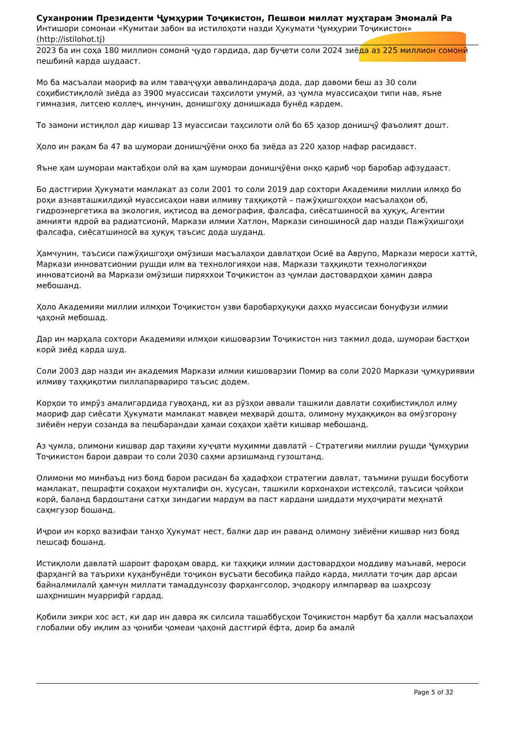Суханронии Президенти Ҷумҳурии Тоҷикистон, Пешвои миллат муҳтарам Эмомалӣ Ра
Интишори сомонаи «Кумитаи забон ва истилоҳоти назди Ҳукумати Ҷумҳурии Тоҷикистон»
(http://istilohot.tj)
2023 ба ин соҳа 180 миллион сомонӣ ҷудо гардида, дар буҷети соли 2024 зиёда аз 225 миллион сомонӣ пешбинӣ карда шудааст.
Мо ба масъалаи маориф ва илм таваҷҷуҳи аввалиндараҷа дода, дар давоми беш аз 30 соли соҳибистиқлолӣ зиёда аз 3900 муассисаи таҳсилоти умумӣ, аз ҷумла муассисаҳои типи нав, яъне гимназия, литсею коллеҷ, инчунин, донишгоҳу донишкада бунёд кардем.
То замони истиқлол дар кишвар 13 муассисаи таҳсилоти олӣ бо 65 ҳазор донишҷӯ фаъолият дошт.
Ҳоло ин рақам ба 47 ва шумораи донишҷӯёни онҳо ба зиёда аз 220 ҳазор нафар расидааст.
Яъне ҳам шумораи мактабҳои олӣ ва ҳам шумораи донишҷӯёни онҳо қариб чор баробар афзудааст.
Бо дастгирии Ҳукумати мамлакат аз соли 2001 то соли 2019 дар сохтори Академияи миллии илмҳо бо роҳи азнавташкилдиҳӣ муассисаҳои нави илмиву таҳқиқотӣ – пажӯҳишгоҳҳои масъалаҳои об, гидроэнергетика ва экология, иқтисод ва демография, фалсафа, сиёсатшиносӣ ва ҳуқуқ, Агентии амнияти ядроӣ ва радиатсионӣ, Маркази илмии Хатлон, Маркази синошиносӣ дар назди Пажӯҳишгоҳи фалсафа, сиёсатшиносӣ ва ҳуқуқ таъсис дода шуданд.
Ҳамчунин, таъсиси пажӯҳишгоҳи омӯзиши масъалаҳои давлатҳои Осиё ва Аврупо, Маркази мероси хаттӣ, Маркази инноватсионии рушди илм ва технологияҳои нав, Маркази таҳқиқоти технологияҳои инноватсионӣ ва Маркази омӯзиши пиряххои Тоҷикистон аз ҷумлаи дастовардҳои ҳамин давра мебошанд.
Ҳоло Академияи миллии илмҳои Тоҷикистон узви баробарҳуқуқи даҳҳо муассисаи бонуфузи илмии ҷаҳонӣ мебошад.
Дар ин марҳала сохтори Академияи илмҳои кишоварзии Тоҷикистон низ такмил дода, шумораи бастҳои корӣ зиёд карда шуд.
Соли 2003 дар назди ин академия Маркази илмии кишоварзии Помир ва соли 2020 Маркази ҷумҳуриявии илмиву таҳқиқотии пиллапарвариро таъсис додем.
Корҳои то имрӯз амалигардида гувоҳанд, ки аз рӯзҳои аввали ташкили давлати соҳибистиқлол илму маориф дар сиёсати Ҳукумати мамлакат мавқеи меҳварӣ дошта, олимону муҳаққиқон ва омӯзгорону зиёиён неруи созанда ва пешбарандаи ҳамаи соҳаҳои ҳаёти кишвар мебошанд.
Аз ҷумла, олимони кишвар дар таҳияи хуҷҷати муҳимми давлатӣ – Стратегияи миллии рушди Ҷумҳурии Тоҷикистон барои давраи то соли 2030 саҳми арзишманд гузоштанд.
Олимони мо минбаъд низ бояд барои расидан ба ҳадафҳои стратегии давлат, таъмини рушди босуботи мамлакат, пешрафти соҳаҳои мухталифи он, хусусан, ташкили корхонаҳои истеҳсолӣ, таъсиси ҷойҳои корӣ, баланд бардоштани сатҳи зиндагии мардум ва паст кардани шиддати муҳоҷирати меҳнатӣ саҳмгузор бошанд.
Иҷрои ин корҳо вазифаи танҳо Ҳукумат нест, балки дар ин раванд олимону зиёиёни кишвар низ бояд пешсаф бошанд.
Истиқлоли давлатӣ шароит фароҳам овард, ки таҳқиқи илмии дастовардҳои моддиву маънавӣ, мероси фарҳангӣ ва таърихи куҳанбунёди тоҷикон вусъати бесобиқа пайдо карда, миллати тоҷик дар арсаи байналмилалӣ ҳамчун миллати тамаддунсозу фарҳангсолор, эҷодкору илмпарвар ва шаҳрсозу шаҳрнишин муаррифӣ гардад.
Қобили зикри хос аст, ки дар ин давра як силсила ташаббусҳои Тоҷикистон марбут ба ҳалли масъалаҳои глобалии обу иқлим аз ҷониби ҷомеаи ҷаҳонӣ дастгирӣ ёфта, доир ба амалӣ
Page 5 of 32